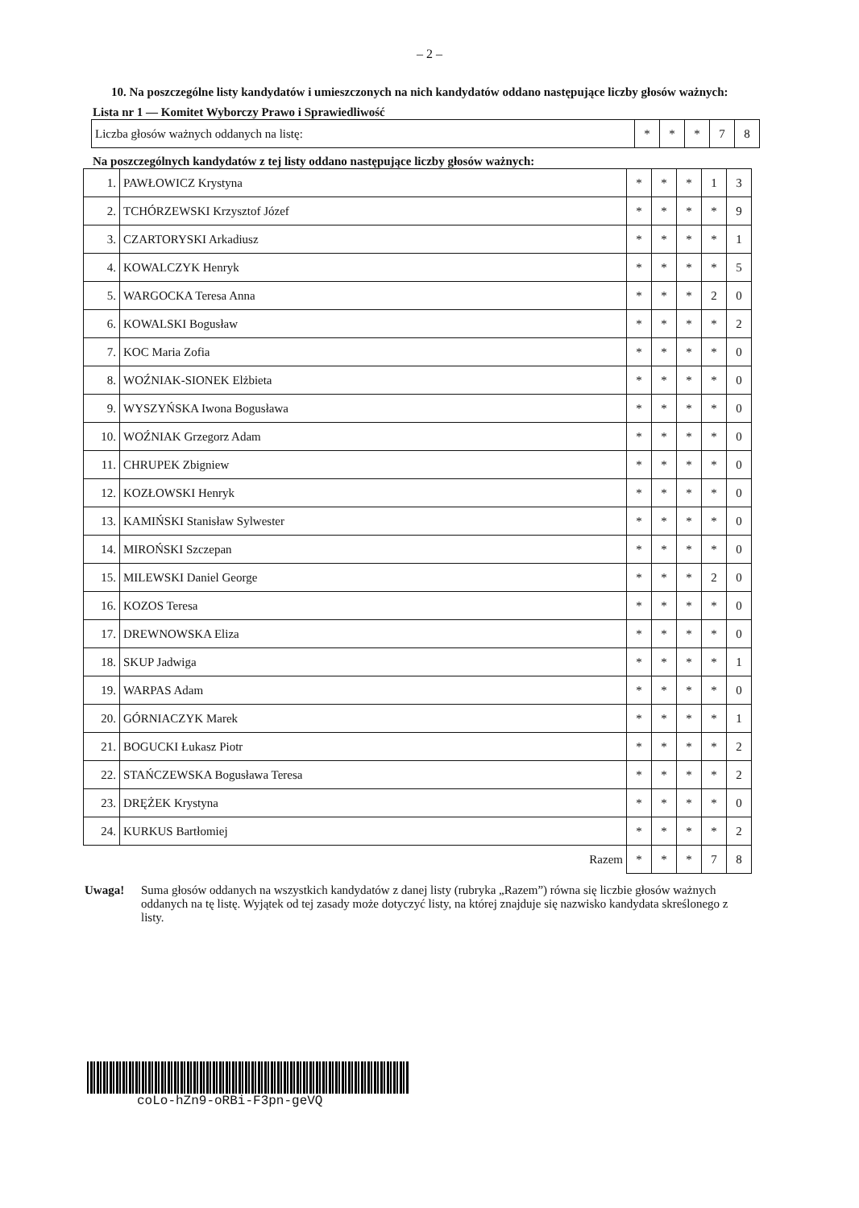– 2 –
10. Na poszczególne listy kandydatów i umieszczonych na nich kandydatów oddano następujące liczby głosów ważnych:
Lista nr 1 — Komitet Wyborczy Prawo i Sprawiedliwość
| Liczba głosów ważnych oddanych na listę: | * | * | * | 7 | 8 |
Na poszczególnych kandydatów z tej listy oddano następujące liczby głosów ważnych:
| 1. | PAWŁOWICZ Krystyna | * | * | * | 1 | 3 |
| 2. | TCHÓRZEWSKI Krzysztof Józef | * | * | * | * | 9 |
| 3. | CZARTORYSKI Arkadiusz | * | * | * | * | 1 |
| 4. | KOWALCZYK Henryk | * | * | * | * | 5 |
| 5. | WARGOCKA Teresa Anna | * | * | * | 2 | 0 |
| 6. | KOWALSKI Bogusław | * | * | * | * | 2 |
| 7. | KOC Maria Zofia | * | * | * | * | 0 |
| 8. | WOŹNIAK-SIONEK Elżbieta | * | * | * | * | 0 |
| 9. | WYSZYŃSKA Iwona Bogusława | * | * | * | * | 0 |
| 10. | WOŹNIAK Grzegorz Adam | * | * | * | * | 0 |
| 11. | CHRUPEK Zbigniew | * | * | * | * | 0 |
| 12. | KOZŁOWSKI Henryk | * | * | * | * | 0 |
| 13. | KAMIŃSKI Stanisław Sylwester | * | * | * | * | 0 |
| 14. | MIROŃSKI Szczepan | * | * | * | * | 0 |
| 15. | MILEWSKI Daniel George | * | * | * | 2 | 0 |
| 16. | KOZOS Teresa | * | * | * | * | 0 |
| 17. | DREWNOWSKA Eliza | * | * | * | * | 0 |
| 18. | SKUP Jadwiga | * | * | * | * | 1 |
| 19. | WARPAS Adam | * | * | * | * | 0 |
| 20. | GÓRNIACZYK Marek | * | * | * | * | 1 |
| 21. | BOGUCKI Łukasz Piotr | * | * | * | * | 2 |
| 22. | STAŃCZEWSKA Bogusława Teresa | * | * | * | * | 2 |
| 23. | DRĘŻEK Krystyna | * | * | * | * | 0 |
| 24. | KURKUS Bartłomiej | * | * | * | * | 2 |
| Razem | | * | * | * | 7 | 8 |
Uwaga! Suma głosów oddanych na wszystkich kandydatów z danej listy (rubryka „Razem”) równa się liczbie głosów ważnych oddanych na tę listę. Wyjątek od tej zasady może dotyczyć listy, na której znajduje się nazwisko kandydata skreślonego z listy.
coLo-hZn9-oRBi-F3pn-geVQ